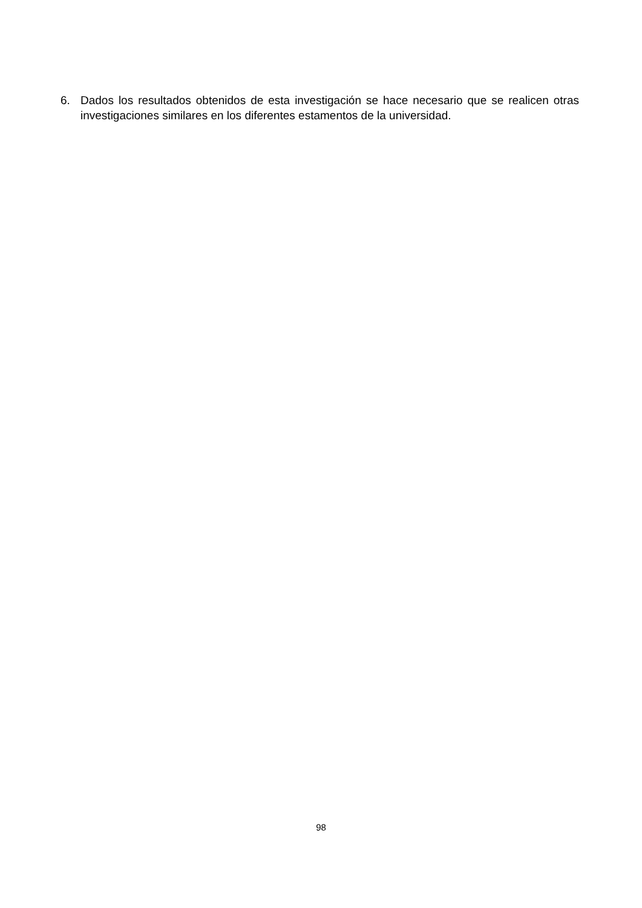6. Dados los resultados obtenidos de esta investigación se hace necesario que se realicen otras investigaciones similares en los diferentes estamentos de la universidad.
98